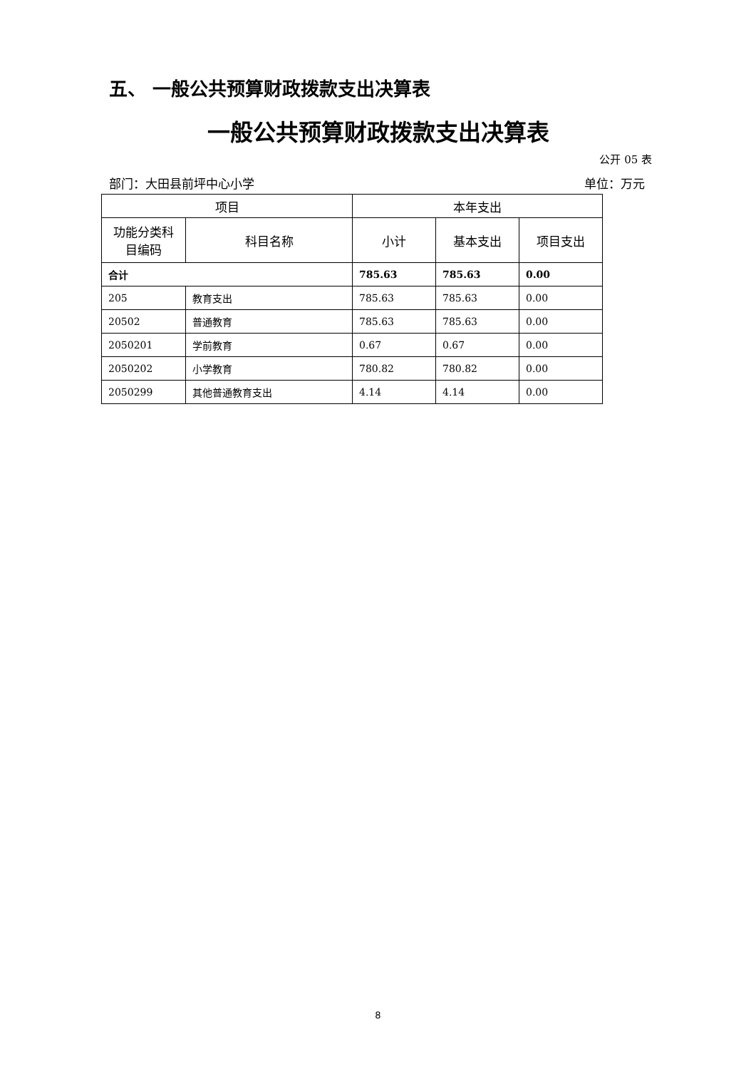五、 一般公共预算财政拨款支出决算表
一般公共预算财政拨款支出决算表
公开 05 表
部门：大田县前坪中心小学 单位：万元
| 项目 | | 本年支出 | | |
| --- | --- | --- | --- | --- |
| 功能分类科目编码 | 科目名称 | 小计 | 基本支出 | 项目支出 |
| 合计 | | 785.63 | 785.63 | 0.00 |
| 205 | 教育支出 | 785.63 | 785.63 | 0.00 |
| 20502 | 普通教育 | 785.63 | 785.63 | 0.00 |
| 2050201 | 学前教育 | 0.67 | 0.67 | 0.00 |
| 2050202 | 小学教育 | 780.82 | 780.82 | 0.00 |
| 2050299 | 其他普通教育支出 | 4.14 | 4.14 | 0.00 |
8